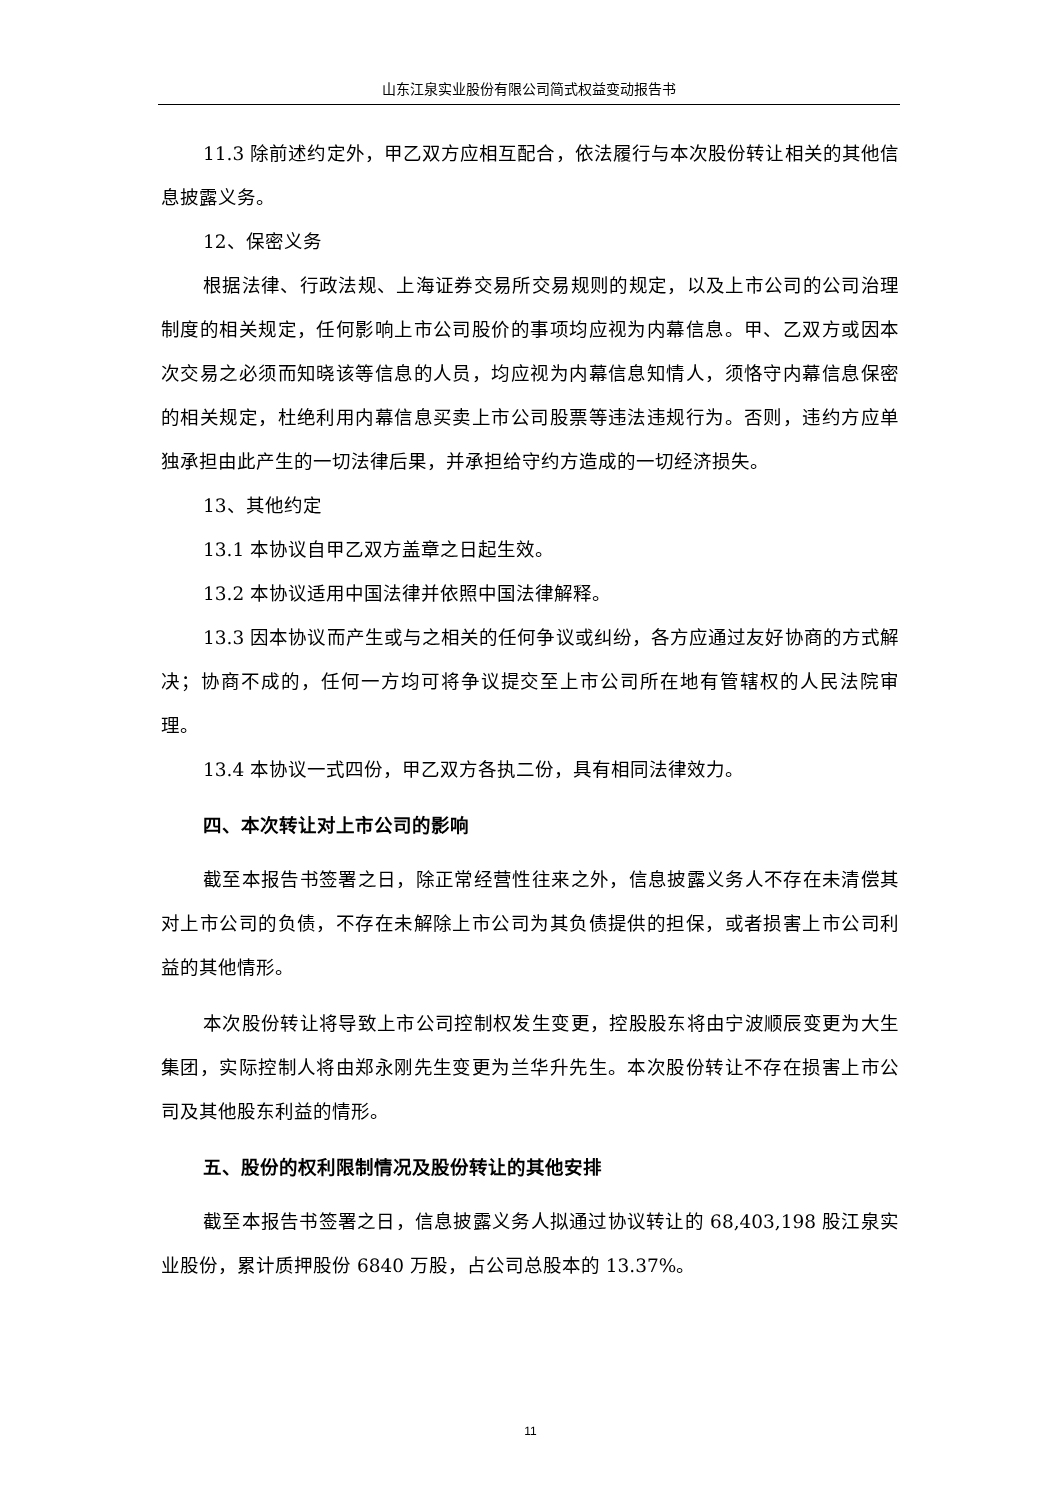山东江泉实业股份有限公司简式权益变动报告书
11.3 除前述约定外，甲乙双方应相互配合，依法履行与本次股份转让相关的其他信息披露义务。
12、保密义务
根据法律、行政法规、上海证券交易所交易规则的规定，以及上市公司的公司治理制度的相关规定，任何影响上市公司股价的事项均应视为内幕信息。甲、乙双方或因本次交易之必须而知晓该等信息的人员，均应视为内幕信息知情人，须恪守内幕信息保密的相关规定，杜绝利用内幕信息买卖上市公司股票等违法违规行为。否则，违约方应单独承担由此产生的一切法律后果，并承担给守约方造成的一切经济损失。
13、其他约定
13.1 本协议自甲乙双方盖章之日起生效。
13.2 本协议适用中国法律并依照中国法律解释。
13.3 因本协议而产生或与之相关的任何争议或纠纷，各方应通过友好协商的方式解决；协商不成的，任何一方均可将争议提交至上市公司所在地有管辖权的人民法院审理。
13.4 本协议一式四份，甲乙双方各执二份，具有相同法律效力。
四、本次转让对上市公司的影响
截至本报告书签署之日，除正常经营性往来之外，信息披露义务人不存在未清偿其对上市公司的负债，不存在未解除上市公司为其负债提供的担保，或者损害上市公司利益的其他情形。
本次股份转让将导致上市公司控制权发生变更，控股股东将由宁波顺辰变更为大生集团，实际控制人将由郑永刚先生变更为兰华升先生。本次股份转让不存在损害上市公司及其他股东利益的情形。
五、股份的权利限制情况及股份转让的其他安排
截至本报告书签署之日，信息披露义务人拟通过协议转让的 68,403,198 股江泉实业股份，累计质押股份 6840 万股，占公司总股本的 13.37%。
11